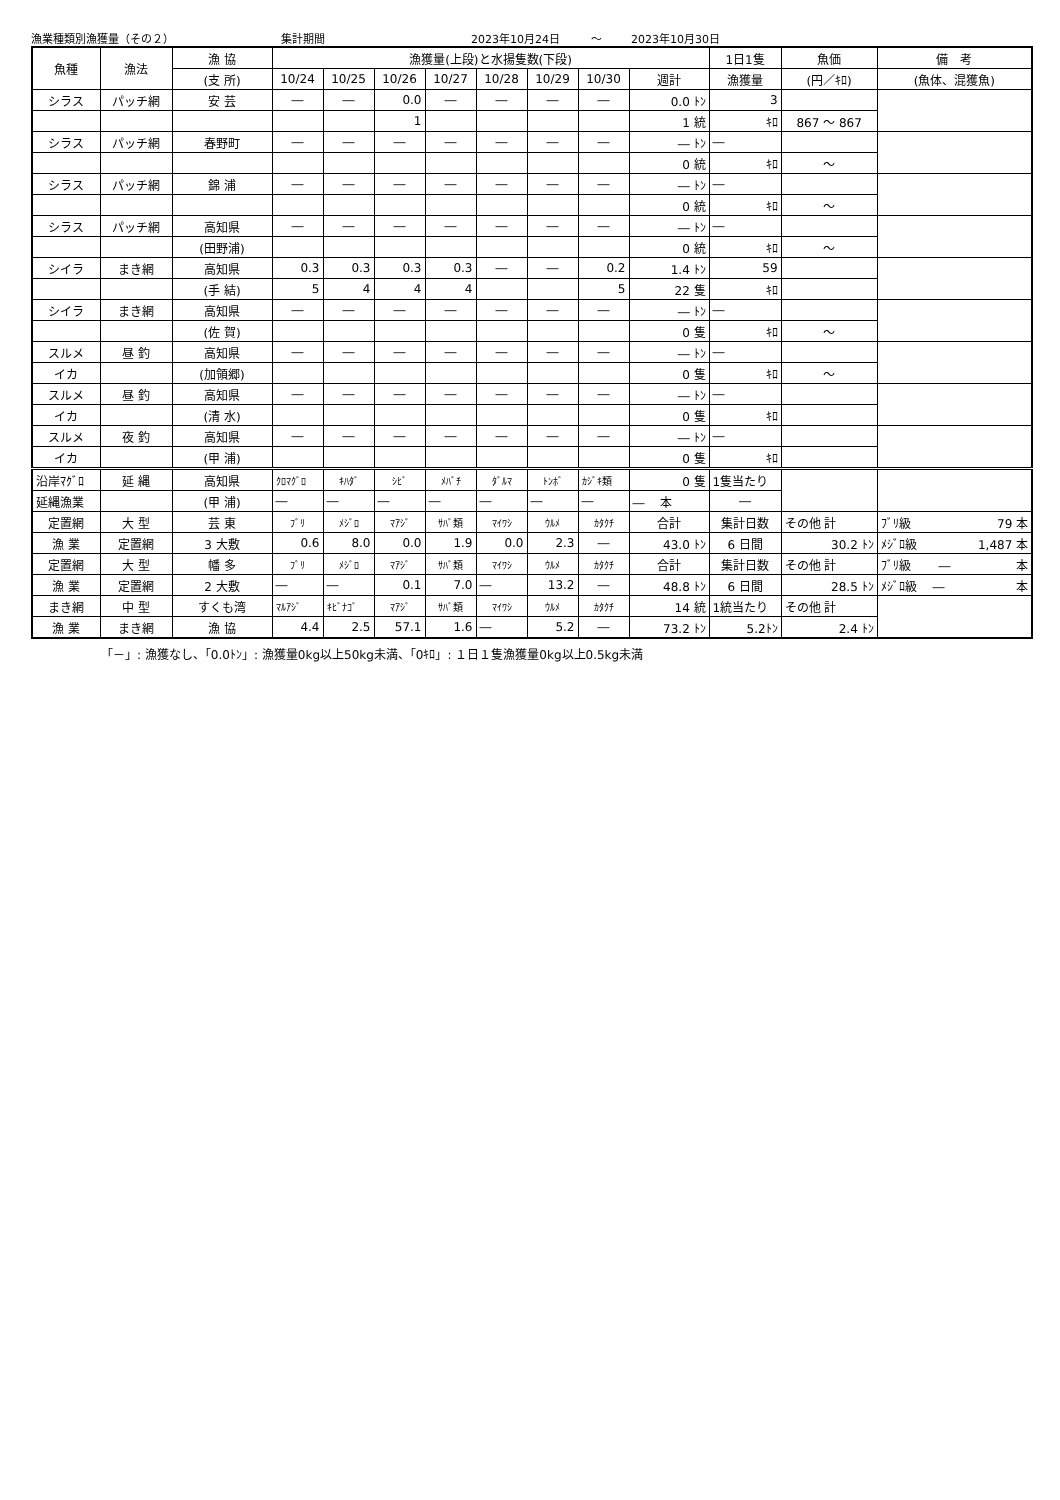漁業種類別漁獲量（その２） 集計期間 2023年10月24日 ～ 2023年10月30日
| 魚種 | 漁法 | 漁 協 | 漁獲量(上段)と水揚隻数(下段) | | | | | | | | 1日1隻 | 魚価 | 備 考 |
| --- | --- | --- | --- | --- | --- | --- | --- | --- | --- | --- | --- | --- | --- |
| | | (支 所) | 10/24 | 10/25 | 10/26 | 10/27 | 10/28 | 10/29 | 10/30 | 週計 | 漁獲量 | (円／ｷﾛ) | (魚体、混獲魚) |
| シラス | パッチ網 | 安 芸 | ― | ― | 0.0 | ― | ― | ― | ― | 0.0 ﾄﾝ | 3 | | |
| | | | | | 1 | | | | | 1 統 | ｷﾛ | 867 ～ 867 | |
| シラス | パッチ網 | 春野町 | ― | ― | ― | ― | ― | ― | ― | ― ﾄﾝ | ― | | |
| | | | | | | | | | | 0 統 | ｷﾛ | ～ | |
| シラス | パッチ網 | 錦 浦 | ― | ― | ― | ― | ― | ― | ― | ― ﾄﾝ | ― | | |
| | | | | | | | | | | 0 統 | ｷﾛ | ～ | |
| シラス | パッチ網 | 高知県 | ― | ― | ― | ― | ― | ― | ― | ― ﾄﾝ | ― | | |
| | | (田野浦) | | | | | | | | 0 統 | ｷﾛ | ～ | |
| シイラ | まき網 | 高知県 | 0.3 | 0.3 | 0.3 | 0.3 | ― | ― | 0.2 | 1.4 ﾄﾝ | 59 | | |
| | | (手 結) | 5 | 4 | 4 | 4 | | | 5 | 22 隻 | ｷﾛ | | |
| シイラ | まき網 | 高知県 | ― | ― | ― | ― | ― | ― | ― | ― ﾄﾝ | ― | | |
| | | (佐 賀) | | | | | | | | 0 隻 | ｷﾛ | ～ | |
| スルメ | 昼 釣 | 高知県 | ― | ― | ― | ― | ― | ― | ― | ― ﾄﾝ | ― | | |
| イカ | | (加領郷) | | | | | | | | 0 隻 | ｷﾛ | ～ | |
| スルメ | 昼 釣 | 高知県 | ― | ― | ― | ― | ― | ― | ― | ― ﾄﾝ | ― | | |
| イカ | | (清 水) | | | | | | | | 0 隻 | ｷﾛ | | |
| スルメ | 夜 釣 | 高知県 | ― | ― | ― | ― | ― | ― | ― | ― ﾄﾝ | ― | | |
| イカ | | (甲 浦) | | | | | | | | 0 隻 | ｷﾛ | | |
| 沿岸ﾏｸﾞﾛ | 延 縄 | 高知県 | ｸﾛﾏｸﾞﾛ | ｷﾊﾀﾞ | ｼﾋﾞ | ﾒﾊﾞﾁ | ﾀﾞﾙﾏ | ﾄﾝﾎﾞ | ｶｼﾞｷ類 | 0 隻 | 1隻当たり | | |
| 延縄漁業 | | (甲 浦) | ― | ― | ― | ― | ― | ― | ― | ― 本 | ― | | |
| 定置網 | 大 型 | 芸 東 | ﾌﾞﾘ | ﾒｼﾞﾛ | ﾏｱｼﾞ | ｻﾊﾞ類 | ﾏｲﾜｼ | ｳﾙﾒ | ｶﾀｸﾁ | 合計 | 集計日数 | その他 計 | ﾌﾞﾘ級 79 本 |
| 漁 業 | 定置網 | 3 大敷 | 0.6 | 8.0 | 0.0 | 1.9 | 0.0 | 2.3 | ― | 43.0 ﾄﾝ | 6 日間 | 30.2 ﾄﾝ | ﾒｼﾞﾛ級 1,487 本 |
| 定置網 | 大 型 | 幡 多 | ﾌﾞﾘ | ﾒｼﾞﾛ | ﾏｱｼﾞ | ｻﾊﾞ類 | ﾏｲﾜｼ | ｳﾙﾒ | ｶﾀｸﾁ | 合計 | 集計日数 | その他 計 | ﾌﾞﾘ級 ― 本 |
| 漁 業 | 定置網 | 2 大敷 | ― | ― | 0.1 | 7.0 | ― | 13.2 | ― | 48.8 ﾄﾝ | 6 日間 | 28.5 ﾄﾝ | ﾒｼﾞﾛ級 ― 本 |
| まき網 | 中 型 | すくも湾 | ﾏﾙｱｼﾞ | ｷﾋﾞﾅｺﾞ | ﾏｱｼﾞ | ｻﾊﾞ類 | ﾏｲﾜｼ | ｳﾙﾒ | ｶﾀｸﾁ | 14 統 | 1統当たり | その他 計 | |
| 漁 業 | まき網 | 漁 協 | 4.4 | 2.5 | 57.1 | 1.6 | ― | 5.2 | ― | 73.2 ﾄﾝ | 5.2ﾄﾝ | 2.4 ﾄﾝ | |
「－」: 漁獲なし、「0.0ﾄﾝ」: 漁獲量0kg以上50kg未満、「0ｷﾛ」: １日１隻漁獲量0kg以上0.5kg未満